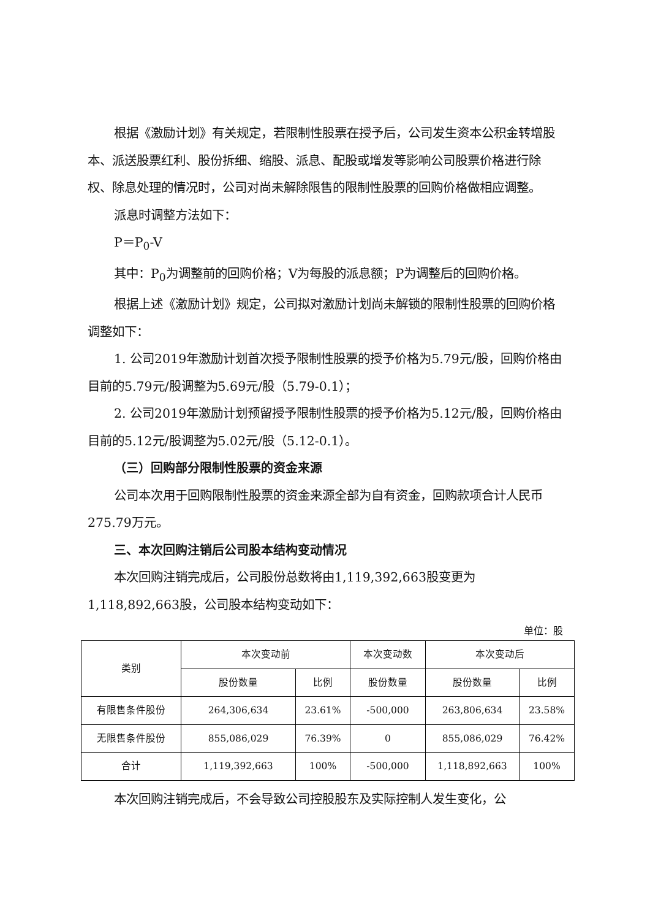根据《激励计划》有关规定，若限制性股票在授予后，公司发生资本公积金转增股本、派送股票红利、股份拆细、缩股、派息、配股或增发等影响公司股票价格进行除权、除息处理的情况时，公司对尚未解除限售的限制性股票的回购价格做相应调整。
派息时调整方法如下：
P＝P<sub>0</sub>-V
其中：P<sub>0</sub>为调整前的回购价格；V为每股的派息额；P为调整后的回购价格。
根据上述《激励计划》规定，公司拟对激励计划尚未解锁的限制性股票的回购价格调整如下：
1. 公司2019年激励计划首次授予限制性股票的授予价格为5.79元/股，回购价格由目前的5.79元/股调整为5.69元/股（5.79-0.1）；
2. 公司2019年激励计划预留授予限制性股票的授予价格为5.12元/股，回购价格由目前的5.12元/股调整为5.02元/股（5.12-0.1）。
（三）回购部分限制性股票的资金来源
公司本次用于回购限制性股票的资金来源全部为自有资金，回购款项合计人民币275.79万元。
三、本次回购注销后公司股本结构变动情况
本次回购注销完成后，公司股份总数将由1,119,392,663股变更为1,118,892,663股，公司股本结构变动如下：
单位：股
| 类别 | 本次变动前 | | 本次变动数 | 本次变动后 | |
| --- | --- | --- | --- | --- | --- |
| | 股份数量 | 比例 | 股份数量 | 股份数量 | 比例 |
| 有限售条件股份 | 264,306,634 | 23.61% | -500,000 | 263,806,634 | 23.58% |
| 无限售条件股份 | 855,086,029 | 76.39% | 0 | 855,086,029 | 76.42% |
| 合计 | 1,119,392,663 | 100% | -500,000 | 1,118,892,663 | 100% |
本次回购注销完成后，不会导致公司控股股东及实际控制人发生变化，公